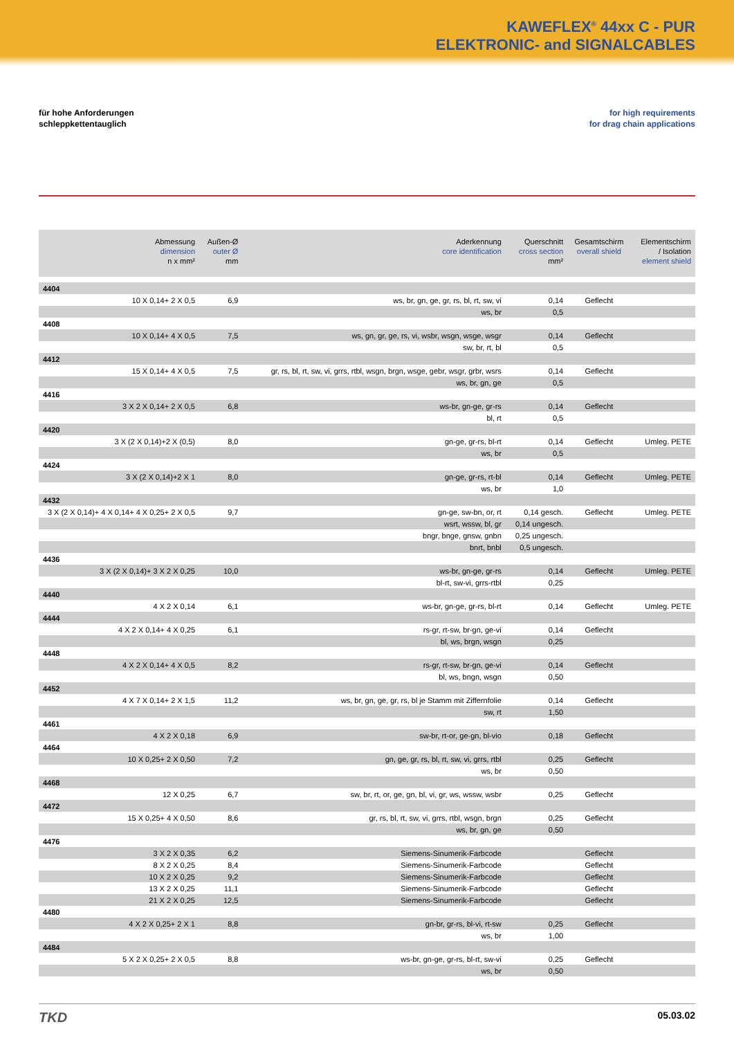KAWEFLEX<sup>®</sup> 44xx C - PUR
ELEKTRONIC- and SIGNALCABLES
für hohe Anforderungen
schleppkettentauglich
for high requirements
for drag chain applications
| Abmessung dimension n x mm² | Außen-Ø outer Ø mm | Aderkennung core identification | Querschnitt cross section mm² | Gesamtschirm overall shield | Elementschirm / Isolation element shield |
| --- | --- | --- | --- | --- | --- |
| 4404 | | | | | |
| 10 X 0,14+ 2 X 0,5 | 6,9 | ws, br, gn, ge, gr, rs, bl, rt, sw, vi | 0,14 | Geflecht | |
| | | ws, br | 0,5 | | |
| 4408 | | | | | |
| 10 X 0,14+ 4 X 0,5 | 7,5 | ws, gn, gr, ge, rs, vi, wsbr, wsgn, wsge, wsgr | 0,14 | Geflecht | |
| | | sw, br, rt, bl | 0,5 | | |
| 4412 | | | | | |
| 15 X 0,14+ 4 X 0,5 | 7,5 | gr, rs, bl, rt, sw, vi, grrs, rtbl, wsgn, brgn, wsge, gebr, wsgr, grbr, wsrs | 0,14 | Geflecht | |
| | | ws, br, gn, ge | 0,5 | | |
| 4416 | | | | | |
| 3 X 2 X 0,14+ 2 X 0,5 | 6,8 | ws-br, gn-ge, gr-rs | 0,14 | Geflecht | |
| | | bl, rt | 0,5 | | |
| 4420 | | | | | |
| 3 X (2 X 0,14)+2 X (0,5) | 8,0 | gn-ge, gr-rs, bl-rt | 0,14 | Geflecht | Umleg. PETE |
| | | ws, br | 0,5 | | |
| 4424 | | | | | |
| 3 X (2 X 0,14)+2 X 1 | 8,0 | gn-ge, gr-rs, rt-bl | 0,14 | Geflecht | Umleg. PETE |
| | | ws, br | 1,0 | | |
| 4432 | | | | | |
| 3 X (2 X 0,14)+ 4 X 0,14+ 4 X 0,25+ 2 X 0,5 | 9,7 | gn-ge, sw-bn, or, rt | 0,14 gesch. | Geflecht | Umleg. PETE |
| | | wsrt, wssw, bl, gr | 0,14 ungesch. | | |
| | | bngr, bnge, gnsw, gnbn | 0,25 ungesch. | | |
| | | bnrt, bnbl | 0,5 ungesch. | | |
| 4436 | | | | | |
| 3 X (2 X 0,14)+ 3 X 2 X 0,25 | 10,0 | ws-br, gn-ge, gr-rs | 0,14 | Geflecht | Umleg. PETE |
| | | bl-rt, sw-vi, grrs-rtbl | 0,25 | | |
| 4440 | | | | | |
| 4 X 2 X 0,14 | 6,1 | ws-br, gn-ge, gr-rs, bl-rt | 0,14 | Geflecht | Umleg. PETE |
| 4444 | | | | | |
| 4 X 2 X 0,14+ 4 X 0,25 | 6,1 | rs-gr, rt-sw, br-gn, ge-vi | 0,14 | Geflecht | |
| | | bl, ws, brgn, wsgn | 0,25 | | |
| 4448 | | | | | |
| 4 X 2 X 0,14+ 4 X 0,5 | 8,2 | rs-gr, rt-sw, br-gn, ge-vi | 0,14 | Geflecht | |
| | | bl, ws, bngn, wsgn | 0,50 | | |
| 4452 | | | | | |
| 4 X 7 X 0,14+ 2 X 1,5 | 11,2 | ws, br, gn, ge, gr, rs, bl je Stamm mit Ziffernfolie | 0,14 | Geflecht | |
| | | sw, rt | 1,50 | | |
| 4461 | | | | | |
| 4 X 2 X 0,18 | 6,9 | sw-br, rt-or, ge-gn, bl-vio | 0,18 | Geflecht | |
| 4464 | | | | | |
| 10 X 0,25+ 2 X 0,50 | 7,2 | gn, ge, gr, rs, bl, rt, sw, vi, grrs, rtbl | 0,25 | Geflecht | |
| | | ws, br | 0,50 | | |
| 4468 | | | | | |
| 12 X 0,25 | 6,7 | sw, br, rt, or, ge, gn, bl, vi, gr, ws, wssw, wsbr | 0,25 | Geflecht | |
| 4472 | | | | | |
| 15 X 0,25+ 4 X 0,50 | 8,6 | gr, rs, bl, rt, sw, vi, grrs, rtbl, wsgn, brgn | 0,25 | Geflecht | |
| | | ws, br, gn, ge | 0,50 | | |
| 4476 | | | | | |
| 3 X 2 X 0,35 | 6,2 | Siemens-Sinumerik-Farbcode | | Geflecht | |
| 8 X 2 X 0,25 | 8,4 | Siemens-Sinumerik-Farbcode | | Geflecht | |
| 10 X 2 X 0,25 | 9,2 | Siemens-Sinumerik-Farbcode | | Geflecht | |
| 13 X 2 X 0,25 | 11,1 | Siemens-Sinumerik-Farbcode | | Geflecht | |
| 21 X 2 X 0,25 | 12,5 | Siemens-Sinumerik-Farbcode | | Geflecht | |
| 4480 | | | | | |
| 4 X 2 X 0,25+ 2 X 1 | 8,8 | gn-br, gr-rs, bl-vi, rt-sw | 0,25 | Geflecht | |
| | | ws, br | 1,00 | | |
| 4484 | | | | | |
| 5 X 2 X 0,25+ 2 X 0,5 | 8,8 | ws-br, gn-ge, gr-rs, bl-rt, sw-vi | 0,25 | Geflecht | |
| | | ws, br | 0,50 | | |
TKD
05.03.02